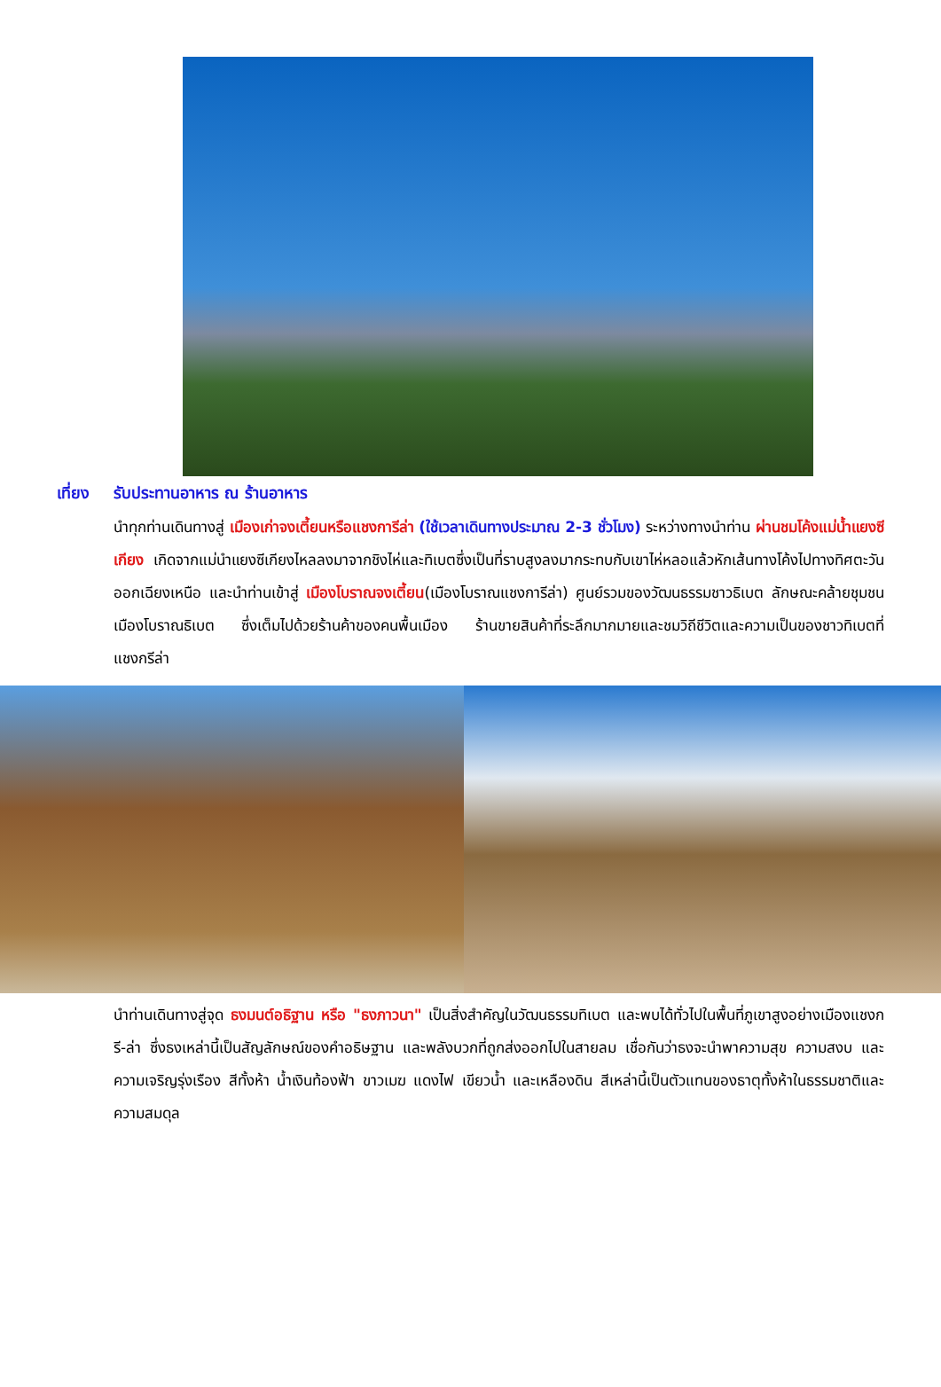เที่ยง รับประทานอาหาร ณ ร้านอาหาร
นำทุกท่านเดินทางสู่ เมืองเก่าจงเตี้ยนหรือแชงการีล่า (ใช้เวลาเดินทางประมาณ 2-3 ชั่วโมง) ระหว่างทางนำท่าน ผ่านชมโค้งแม่น้ำแยงซีเกียง เกิดจากแม่นำแยงซีเกียงไหลลงมาจากชิงไห่และทิเบตซึ่งเป็นที่ราบสูงลงมากระทบกับเขาไห่หลอแล้วหักเส้นทางโค้งไปทางทิศตะวันออกเฉียงเหนือ และนำท่านเข้าสู่ เมืองโบราณจงเตี้ยน(เมืองโบราณแชงการีล่า) ศูนย์รวมของวัฒนธรรมชาวธิเบต ลักษณะคล้ายชุมชนเมืองโบราณธิเบต ซึ่งเต็มไปด้วยร้านค้าของคนพื้นเมือง ร้านขายสินค้าที่ระลึกมากมายและชมวิถีชีวิตและความเป็นของชาวทิเบตที่แชงกรีล่า
นำท่านเดินทางสู่จุด ธงมนต์อธิฐาน หรือ "ธงภาวนา" เป็นสิ่งสำคัญในวัฒนธรรมทิเบต และพบได้ทั่วไปในพื้นที่ภูเขาสูงอย่างเมืองแชงกรี-ล่า ซึ่งธงเหล่านี้เป็นสัญลักษณ์ของคำอธิษฐาน และพลังบวกที่ถูกส่งออกไปในสายลม เชื่อกันว่าธงจะนำพาความสุข ความสงบ และความเจริญรุ่งเรือง สีทั้งห้า น้ำเงินท้องฟ้า ขาวเมฆ แดงไฟ เขียวน้ำ และเหลืองดิน สีเหล่านี้เป็นตัวแทนของธาตุทั้งห้าในธรรมชาติและความสมดุล